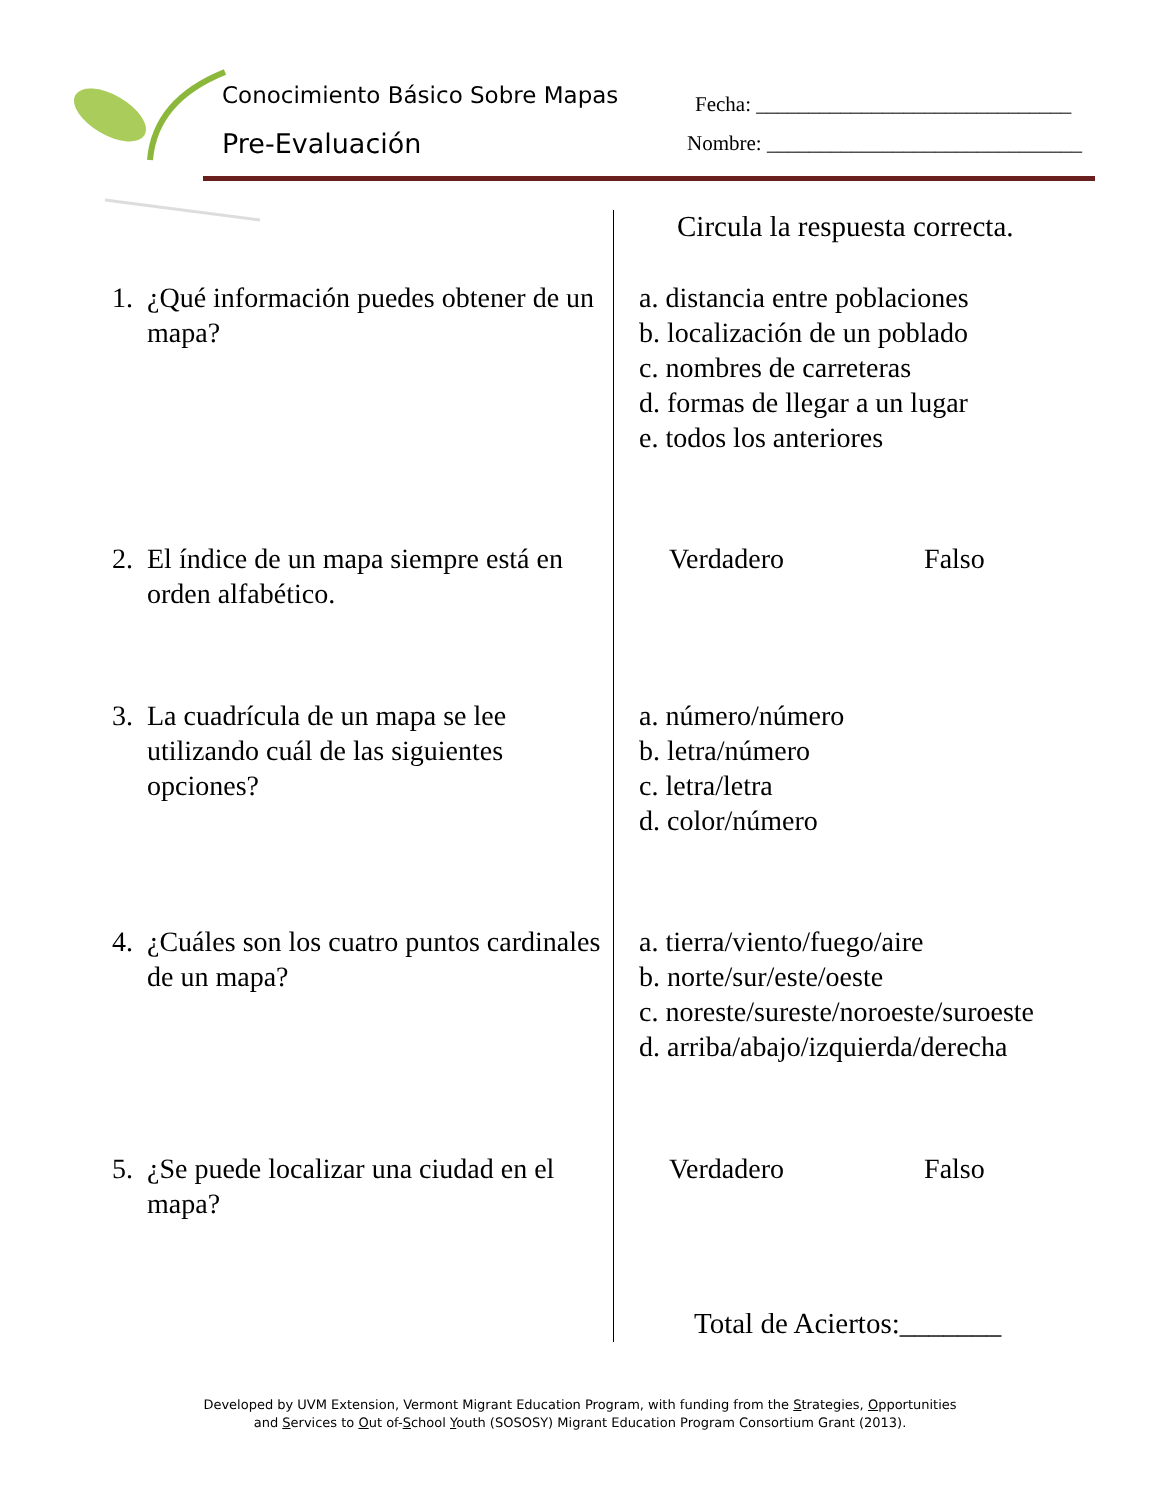Conocimiento Básico Sobre Mapas
Pre-Evaluación
Fecha: ______________________________
Nombre: ______________________________
Circula la respuesta correcta.
1. ¿Qué información puedes obtener de un mapa?
a. distancia entre poblaciones
b. localización de un poblado
c. nombres de carreteras
d. formas de llegar a un lugar
e. todos los anteriores
2. El índice de un mapa siempre está en orden alfabético.
Verdadero Falso
3. La cuadrícula de un mapa se lee utilizando cuál de las siguientes opciones?
a. número/número
b. letra/número
c. letra/letra
d. color/número
4. ¿Cuáles son los cuatro puntos cardinales de un mapa?
a. tierra/viento/fuego/aire
b. norte/sur/este/oeste
c. noreste/sureste/noroeste/suroeste
d. arriba/abajo/izquierda/derecha
5. ¿Se puede localizar una ciudad en el mapa?
Verdadero Falso
Total de Aciertos:_______
Developed by UVM Extension, Vermont Migrant Education Program, with funding from the Strategies, Opportunities
and Services to Out of-School Youth (SOSOSY) Migrant Education Program Consortium Grant (2013).